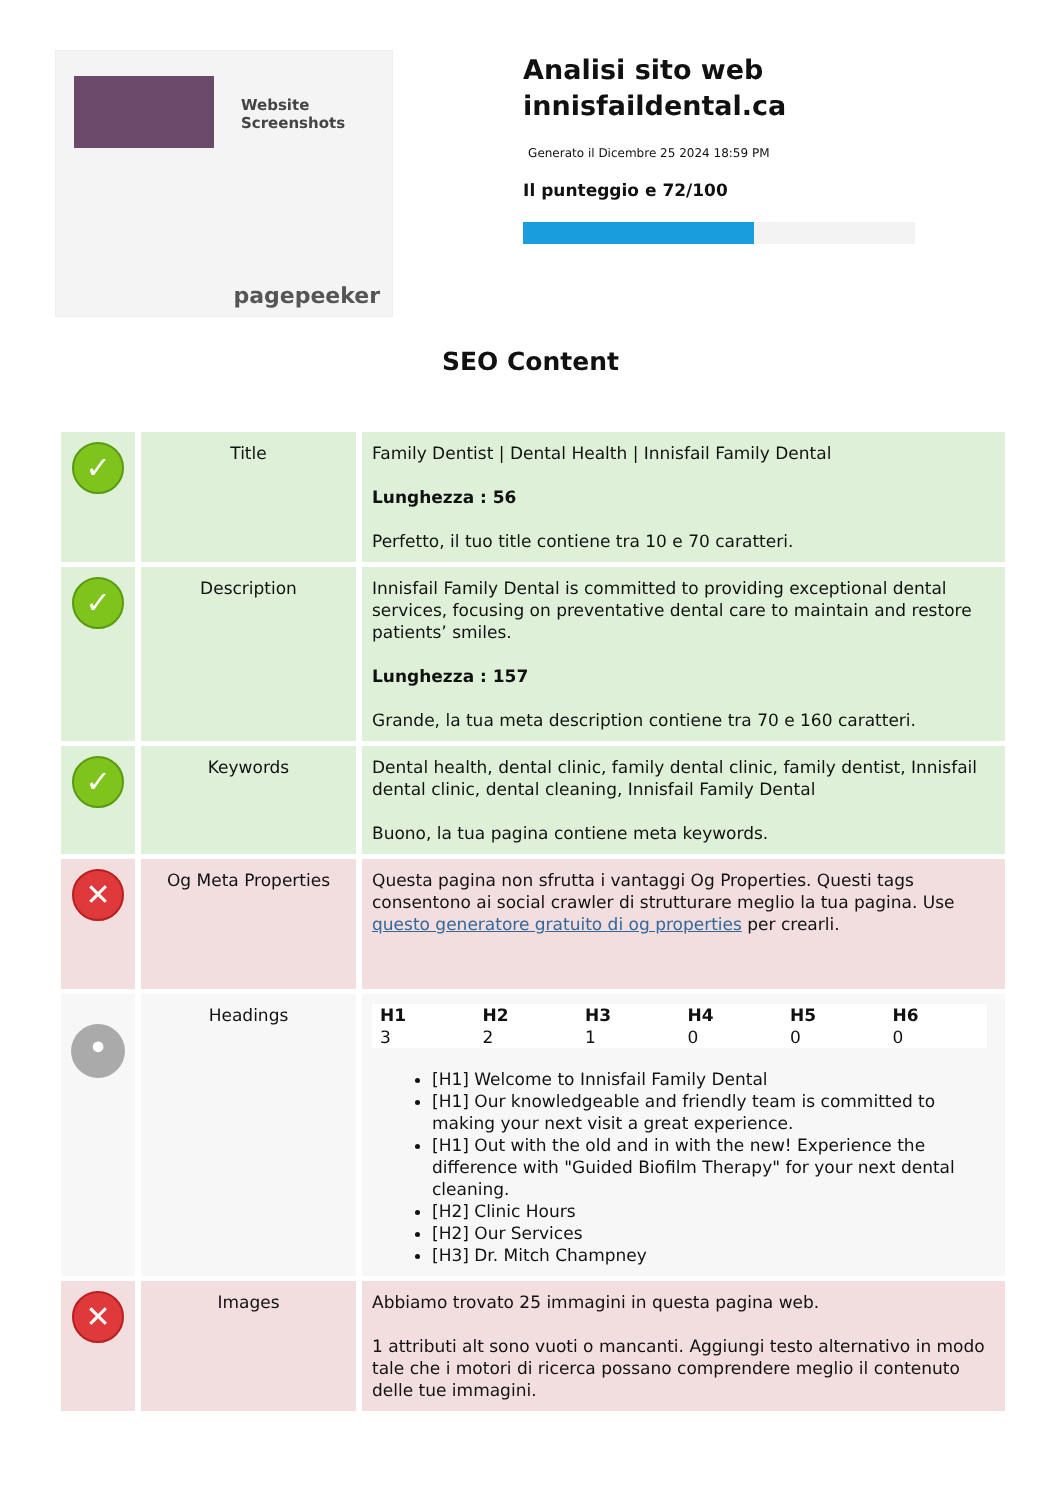Website Screenshots
pagepeeker
Analisi sito web innisfaildental.ca
Generato il Dicembre 25 2024 18:59 PM
Il punteggio e 72/100
SEO Content
| ✓ | Title | Family Dentist / Dental Health / Innisfail Family Dental Lunghezza : 56 Perfetto, il tuo title contiene tra 10 e 70 caratteri. |
| ✓ | Description | Innisfail Family Dental is committed to providing exceptional dental services, focusing on preventative dental care to maintain and restore patients’ smiles. Lunghezza : 157 Grande, la tua meta description contiene tra 70 e 160 caratteri. |
| ✓ | Keywords | Dental health, dental clinic, family dental clinic, family dentist, Innisfail dental clinic, dental cleaning, Innisfail Family Dental Buono, la tua pagina contiene meta keywords. |
| ✕ | Og Meta Properties | Questa pagina non sfrutta i vantaggi Og Properties. Questi tags consentono ai social crawler di strutturare meglio la tua pagina. Use questo generatore gratuito di og properties per crearli. |
| • | Headings | / H1 / H2 / H3 / H4 / H5 / H6 / / --- / --- / --- / --- / --- / --- / / 3 / 2 / 1 / 0 / 0 / 0 / [H1] Welcome to Innisfail Family Dental [H1] Our knowledgeable and friendly team is committed to making your next visit a great experience. [H1] Out with the old and in with the new! Experience the difference with "Guided Biofilm Therapy" for your next dental cleaning. [H2] Clinic Hours [H2] Our Services [H3] Dr. Mitch Champney |
| ✕ | Images | Abbiamo trovato 25 immagini in questa pagina web. 1 attributi alt sono vuoti o mancanti. Aggiungi testo alternativo in modo tale che i motori di ricerca possano comprendere meglio il contenuto delle tue immagini. |